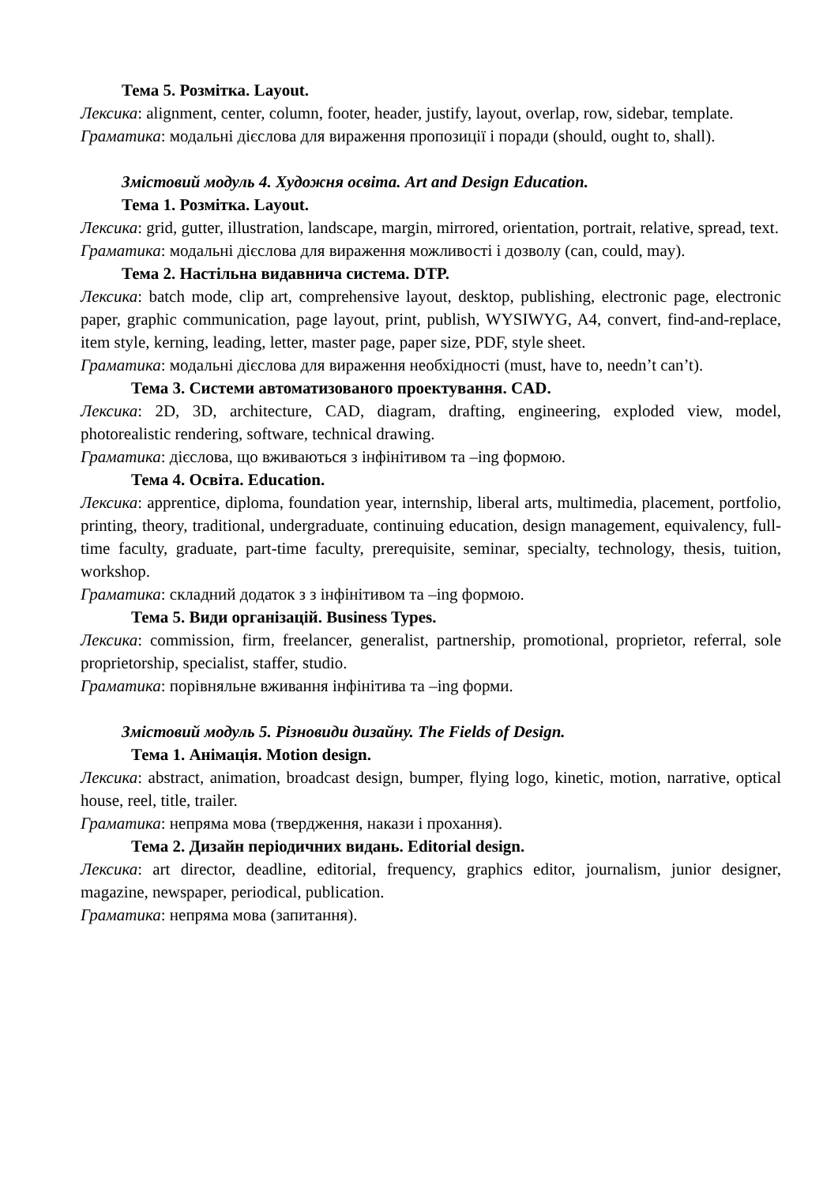Тема 5. Розмітка. Layout.
Лексика: alignment, center, column, footer, header, justify, layout, overlap, row, sidebar, template.
Граматика: модальні дієслова для вираження пропозиції і поради (should, ought to, shall).
Змістовий модуль 4. Художня освіта. Art and Design Education.
Тема 1. Розмітка. Layout.
Лексика: grid, gutter, illustration, landscape, margin, mirrored, orientation, portrait, relative, spread, text.
Граматика: модальні дієслова для вираження можливості і дозволу (can, could, may).
Тема 2. Настільна видавнича система. DTP.
Лексика: batch mode, clip art, comprehensive layout, desktop, publishing, electronic page, electronic paper, graphic communication, page layout, print, publish, WYSIWYG, A4, convert, find-and-replace, item style, kerning, leading, letter, master page, paper size, PDF, style sheet.
Граматика: модальні дієслова для вираження необхідності (must, have to, needn’t can’t).
Тема 3. Системи автоматизованого проектування. CAD.
Лексика: 2D, 3D, architecture, CAD, diagram, drafting, engineering, exploded view, model, photorealistic rendering, software, technical drawing.
Граматика: дієслова, що вживаються з інфінітивом та –ing формою.
Тема 4. Освіта. Education.
Лексика: apprentice, diploma, foundation year, internship, liberal arts, multimedia, placement, portfolio, printing, theory, traditional, undergraduate, continuing education, design management, equivalency, full-time faculty, graduate, part-time faculty, prerequisite, seminar, specialty, technology, thesis, tuition, workshop.
Граматика: складний додаток з з інфінітивом та –ing формою.
Тема 5. Види організацій. Business Types.
Лексика: commission, firm, freelancer, generalist, partnership, promotional, proprietor, referral, sole proprietorship, specialist, staffer, studio.
Граматика: порівняльне вживання інфінітива та –ing форми.
Змістовий модуль 5. Різновиди дизайну. The Fields of Design.
Тема 1. Анімація. Motion design.
Лексика: abstract, animation, broadcast design, bumper, flying logo, kinetic, motion, narrative, optical house, reel, title, trailer.
Граматика: непряма мова (твердження, накази і прохання).
Тема 2. Дизайн періодичних видань. Editorial design.
Лексика: art director, deadline, editorial, frequency, graphics editor, journalism, junior designer, magazine, newspaper, periodical, publication.
Граматика: непряма мова (запитання).